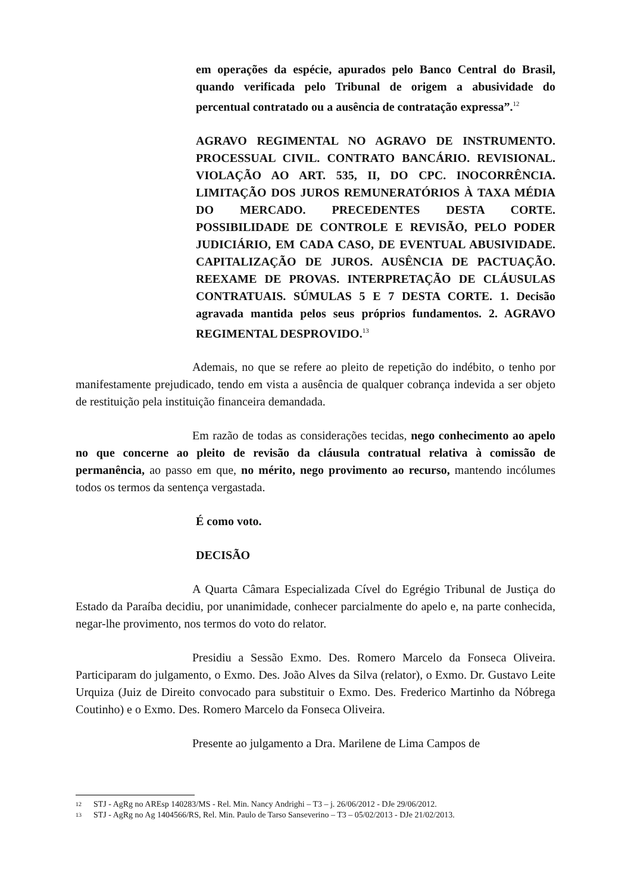em operações da espécie, apurados pelo Banco Central do Brasil, quando verificada pelo Tribunal de origem a abusividade do percentual contratado ou a ausência de contratação expressa”.<sup>12</sup>
AGRAVO REGIMENTAL NO AGRAVO DE INSTRUMENTO. PROCESSUAL CIVIL. CONTRATO BANCÁRIO. REVISIONAL. VIOLAÇÃO AO ART. 535, II, DO CPC. INOCORRÊNCIA. LIMITAÇÃO DOS JUROS REMUNERATÓRIOS À TAXA MÉDIA DO MERCADO. PRECEDENTES DESTA CORTE. POSSIBILIDADE DE CONTROLE E REVISÃO, PELO PODER JUDICIÁRIO, EM CADA CASO, DE EVENTUAL ABUSIVIDADE. CAPITALIZAÇÃO DE JUROS. AUSÊNCIA DE PACTUAÇÃO. REEXAME DE PROVAS. INTERPRETAÇÃO DE CLÁUSULAS CONTRATUAIS. SÚMULAS 5 E 7 DESTA CORTE. 1. Decisão agravada mantida pelos seus próprios fundamentos. 2. AGRAVO REGIMENTAL DESPROVIDO.<sup>13</sup>
Ademais, no que se refere ao pleito de repetição do indébito, o tenho por manifestamente prejudicado, tendo em vista a ausência de qualquer cobrança indevida a ser objeto de restituição pela instituição financeira demandada.
Em razão de todas as considerações tecidas, nego conhecimento ao apelo no que concerne ao pleito de revisão da cláusula contratual relativa à comissão de permanência, ao passo em que, no mérito, nego provimento ao recurso, mantendo incólumes todos os termos da sentença vergastada.
É como voto.
DECISÃO
A Quarta Câmara Especializada Cível do Egrégio Tribunal de Justiça do Estado da Paraíba decidiu, por unanimidade, conhecer parcialmente do apelo e, na parte conhecida, negar-lhe provimento, nos termos do voto do relator.
Presidiu a Sessão Exmo. Des. Romero Marcelo da Fonseca Oliveira. Participaram do julgamento, o Exmo. Des. João Alves da Silva (relator), o Exmo. Dr. Gustavo Leite Urquiza (Juiz de Direito convocado para substituir o Exmo. Des. Frederico Martinho da Nóbrega Coutinho) e o Exmo. Des. Romero Marcelo da Fonseca Oliveira.
Presente ao julgamento a Dra. Marilene de Lima Campos de
12 STJ - AgRg no AREsp 140283/MS - Rel. Min. Nancy Andrighi – T3 – j. 26/06/2012 - DJe 29/06/2012.
13 STJ - AgRg no Ag 1404566/RS, Rel. Min. Paulo de Tarso Sanseverino – T3 – 05/02/2013 - DJe 21/02/2013.